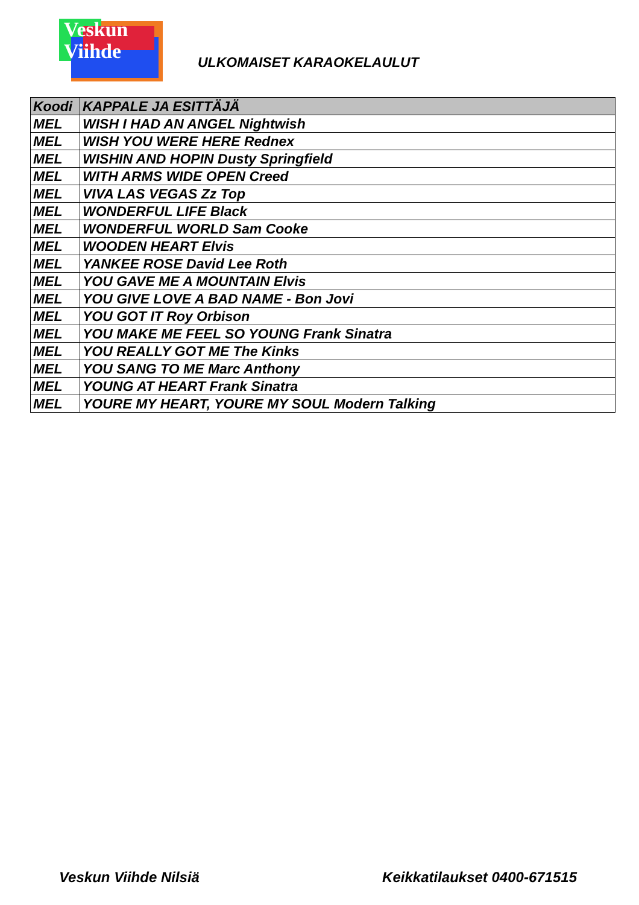Veskun
Viihde
ULKOMAISET KARAOKELAULUT
| Koodi | KAPPALE JA ESITTÄJÄ |
| --- | --- |
| MEL | WISH I HAD AN ANGEL Nightwish |
| MEL | WISH YOU WERE HERE Rednex |
| MEL | WISHIN AND HOPIN Dusty Springfield |
| MEL | WITH ARMS WIDE OPEN Creed |
| MEL | VIVA LAS VEGAS Zz Top |
| MEL | WONDERFUL LIFE Black |
| MEL | WONDERFUL WORLD Sam Cooke |
| MEL | WOODEN HEART Elvis |
| MEL | YANKEE ROSE David Lee Roth |
| MEL | YOU GAVE ME A MOUNTAIN Elvis |
| MEL | YOU GIVE LOVE A BAD NAME - Bon Jovi |
| MEL | YOU GOT IT Roy Orbison |
| MEL | YOU MAKE ME FEEL SO YOUNG Frank Sinatra |
| MEL | YOU REALLY GOT ME The Kinks |
| MEL | YOU SANG TO ME Marc Anthony |
| MEL | YOUNG AT HEART Frank Sinatra |
| MEL | YOURE MY HEART, YOURE MY SOUL Modern Talking |
Veskun Viihde Nilsiä Keikkatilaukset 0400-671515